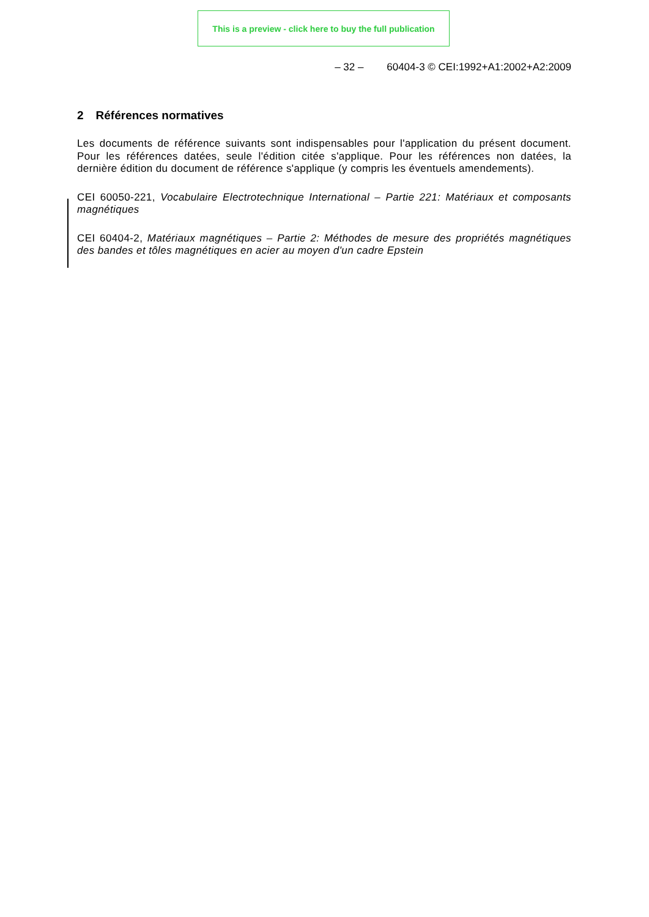This is a preview - click here to buy the full publication
– 32 – 60404-3 © CEI:1992+A1:2002+A2:2009
2 Références normatives
Les documents de référence suivants sont indispensables pour l'application du présent document. Pour les références datées, seule l'édition citée s'applique. Pour les références non datées, la dernière édition du document de référence s'applique (y compris les éventuels amendements).
CEI 60050-221, Vocabulaire Electrotechnique International – Partie 221: Matériaux et composants magnétiques
CEI 60404-2, Matériaux magnétiques – Partie 2: Méthodes de mesure des propriétés magnétiques des bandes et tôles magnétiques en acier au moyen d'un cadre Epstein